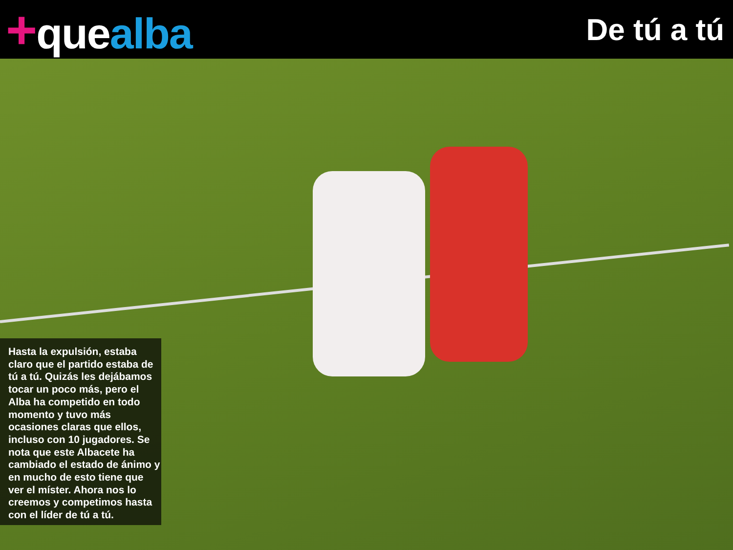+quealba
De tú a tú
Hasta la expulsión, estaba claro que el partido estaba de tú a tú. Quizás les dejábamos tocar un poco más, pero el Alba ha competido en todo momento y tuvo más ocasiones claras que ellos, incluso con 10 jugadores. Se nota que este Albacete ha cambiado el estado de ánimo y en mucho de esto tiene que ver el míster. Ahora nos lo creemos y competimos hasta con el líder de tú a tú.